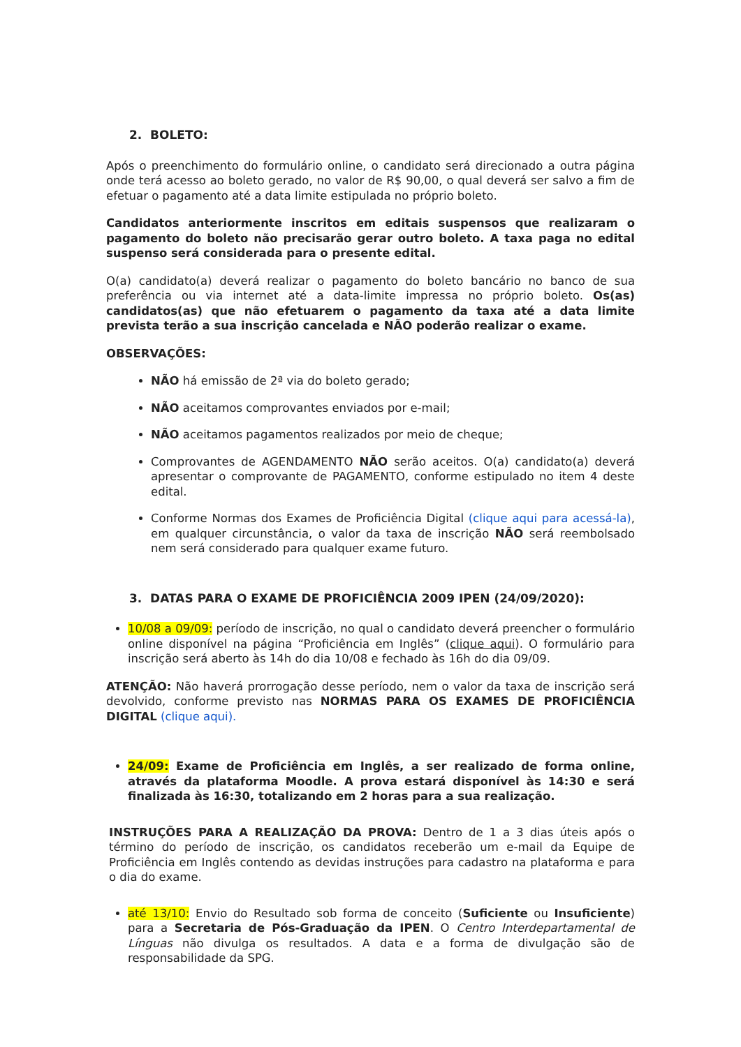2. BOLETO:
Após o preenchimento do formulário online, o candidato será direcionado a outra página onde terá acesso ao boleto gerado, no valor de R$ 90,00, o qual deverá ser salvo a fim de efetuar o pagamento até a data limite estipulada no próprio boleto.
Candidatos anteriormente inscritos em editais suspensos que realizaram o pagamento do boleto não precisarão gerar outro boleto. A taxa paga no edital suspenso será considerada para o presente edital.
O(a) candidato(a) deverá realizar o pagamento do boleto bancário no banco de sua preferência ou via internet até a data-limite impressa no próprio boleto. Os(as) candidatos(as) que não efetuarem o pagamento da taxa até a data limite prevista terão a sua inscrição cancelada e NÃO poderão realizar o exame.
OBSERVAÇÕES:
NÃO há emissão de 2ª via do boleto gerado;
NÃO aceitamos comprovantes enviados por e-mail;
NÃO aceitamos pagamentos realizados por meio de cheque;
Comprovantes de AGENDAMENTO NÃO serão aceitos. O(a) candidato(a) deverá apresentar o comprovante de PAGAMENTO, conforme estipulado no item 4 deste edital.
Conforme Normas dos Exames de Proficiência Digital (clique aqui para acessá-la), em qualquer circunstância, o valor da taxa de inscrição NÃO será reembolsado nem será considerado para qualquer exame futuro.
3. DATAS PARA O EXAME DE PROFICIÊNCIA 2009 IPEN (24/09/2020):
10/08 a 09/09: período de inscrição, no qual o candidato deverá preencher o formulário online disponível na página “Proficiência em Inglês” (clique aqui). O formulário para inscrição será aberto às 14h do dia 10/08 e fechado às 16h do dia 09/09.
ATENÇÃO: Não haverá prorrogação desse período, nem o valor da taxa de inscrição será devolvido, conforme previsto nas NORMAS PARA OS EXAMES DE PROFICIÊNCIA DIGITAL (clique aqui).
24/09: Exame de Proficiência em Inglês, a ser realizado de forma online, através da plataforma Moodle. A prova estará disponível às 14:30 e será finalizada às 16:30, totalizando em 2 horas para a sua realização.
INSTRUÇÕES PARA A REALIZAÇÃO DA PROVA: Dentro de 1 a 3 dias úteis após o término do período de inscrição, os candidatos receberão um e-mail da Equipe de Proficiência em Inglês contendo as devidas instruções para cadastro na plataforma e para o dia do exame.
até 13/10: Envio do Resultado sob forma de conceito (Suficiente ou Insuficiente) para a Secretaria de Pós-Graduação da IPEN. O Centro Interdepartamental de Línguas não divulga os resultados. A data e a forma de divulgação são de responsabilidade da SPG.